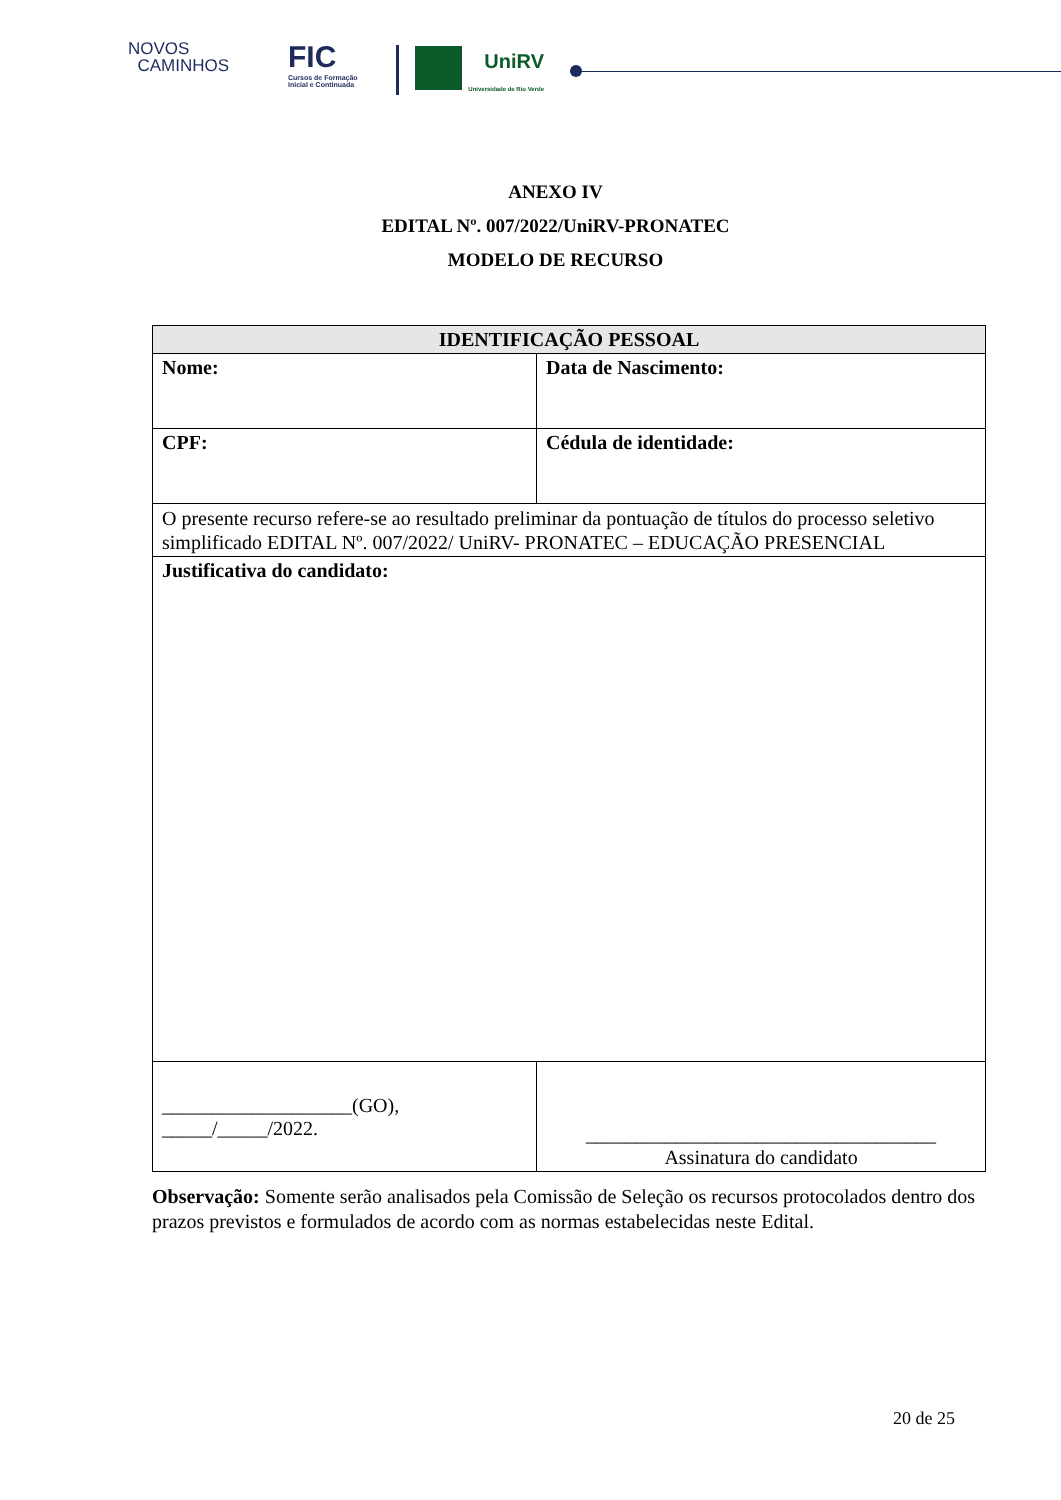NOVOS
CAMINHOS
FIC
Cursos de Formação
Inicial e Continuada
UniRV
Universidade de Rio Verde
ANEXO IV
EDITAL Nº. 007/2022/UniRV-PRONATEC
MODELO DE RECURSO
| IDENTIFICAÇÃO PESSOAL | | | |
| --- | --- | --- | --- |
| Nome: | | | Data de Nascimento: |
| CPF: | Cédula de identidade: | | |
| O presente recurso refere-se ao resultado preliminar da pontuação de títulos do processo seletivo simplificado EDITAL Nº. 007/2022/ UniRV- PRONATEC – EDUCAÇÃO PRESENCIAL | | | |
| Justificativa do candidato: | | | |
| ___________________(GO), _____/_____/2022. | | ___________________________________ Assinatura do candidato | |
Observação: Somente serão analisados pela Comissão de Seleção os recursos protocolados dentro dos prazos previstos e formulados de acordo com as normas estabelecidas neste Edital.
20 de 25